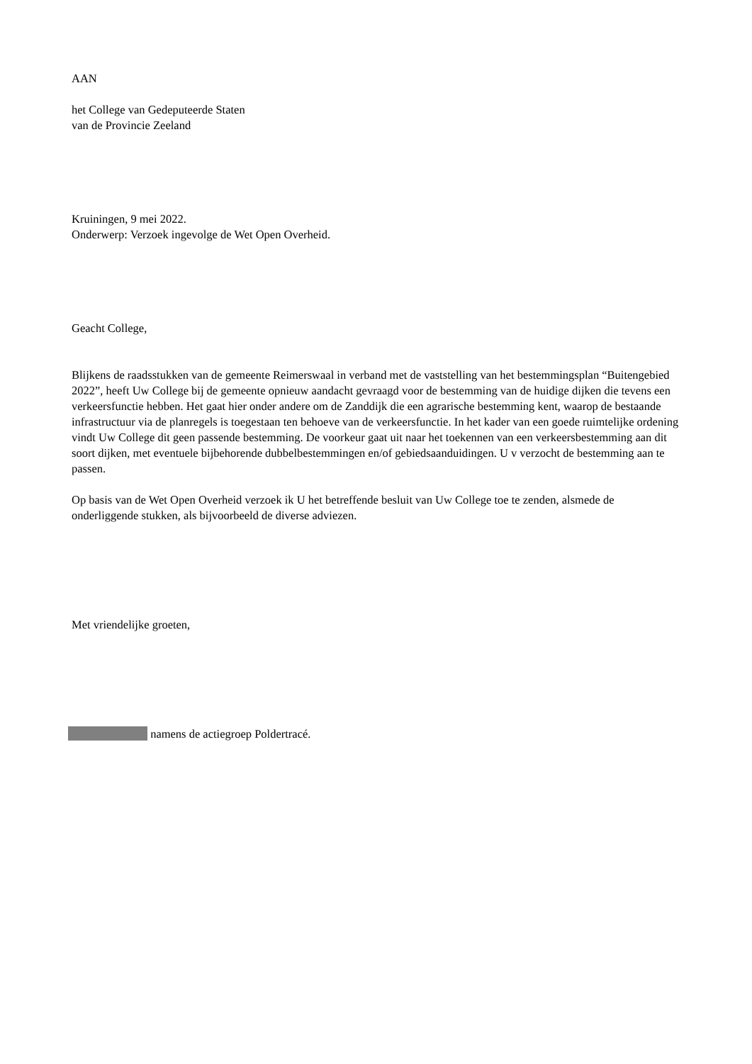AAN
het College van Gedeputeerde Staten
van de Provincie Zeeland
Kruiningen, 9 mei 2022.
Onderwerp: Verzoek ingevolge de Wet Open Overheid.
Geacht College,
Blijkens de raadsstukken van de gemeente Reimerswaal in verband met de vaststelling van het bestemmingsplan “Buitengebied 2022”, heeft Uw College bij de gemeente opnieuw aandacht gevraagd voor de bestemming van de huidige dijken die tevens een verkeersfunctie hebben. Het gaat hier onder andere om de Zanddijk die een agrarische bestemming kent, waarop de bestaande infrastructuur via de planregels is toegestaan ten behoeve van de verkeersfunctie. In het kader van een goede ruimtelijke ordening vindt Uw College dit geen passende bestemming. De voorkeur gaat uit naar het toekennen van een verkeersbestemming aan dit soort dijken, met eventuele bijbehorende dubbelbestemmingen en/of gebiedsaanduidingen. U v verzocht de bestemming aan te passen.
Op basis van de Wet Open Overheid verzoek ik U het betreffende besluit van Uw College toe te zenden, alsmede de onderliggende stukken, als bijvoorbeeld de diverse adviezen.
Met vriendelijke groeten,
namens de actiegroep Poldertracé.